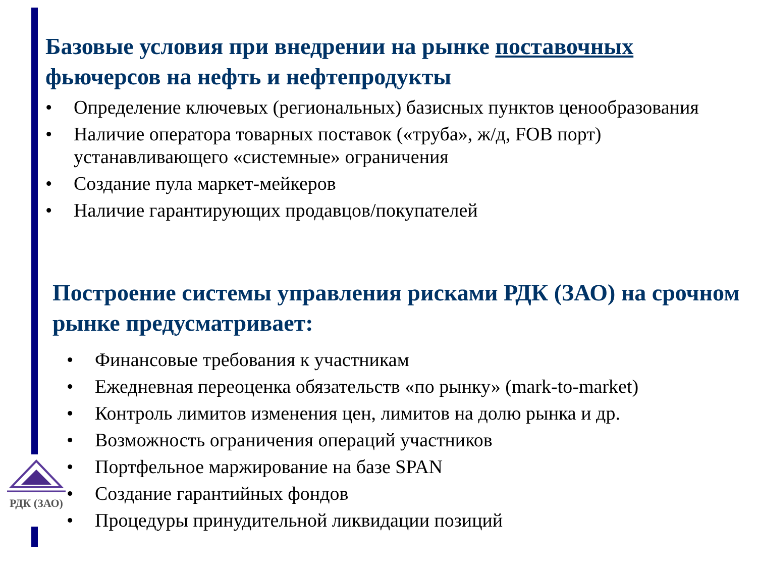Базовые условия при внедрении на рынке поставочных фьючерсов на нефть и нефтепродукты
• Определение ключевых (региональных) базисных пунктов ценообразования
• Наличие оператора товарных поставок («труба», ж/д, FOB порт) устанавливающего «системные» ограничения
• Создание пула маркет-мейкеров
• Наличие гарантирующих продавцов/покупателей
Построение системы управления рисками РДК (ЗАО) на срочном рынке предусматривает:
• Финансовые требования к участникам
• Ежедневная переоценка обязательств «по рынку» (mark-to-market)
• Контроль лимитов изменения цен, лимитов на долю рынка и др.
• Возможность ограничения операций участников
• Портфельное маржирование на базе SPAN
• Создание гарантийных фондов
• Процедуры принудительной ликвидации позиций
РДК (ЗАО)